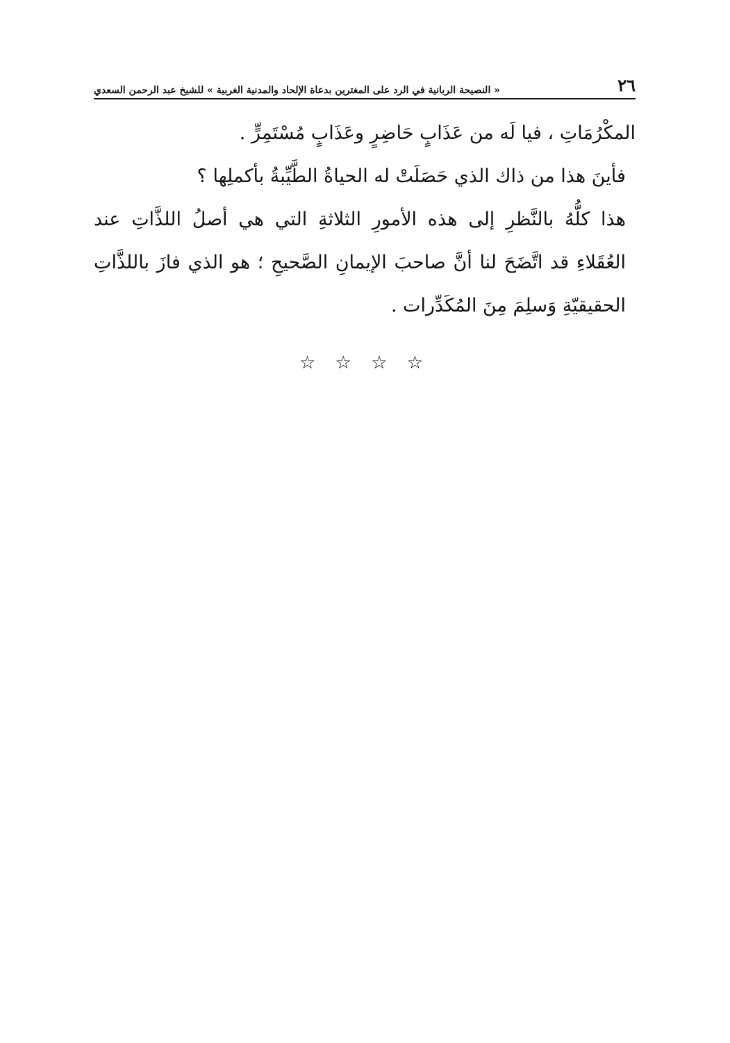٢٦ « النصيحة الربانية في الرد على المغترين بدعاة الإلحاد والمدنية الغربية » للشيخ عبد الرحمن السعدي
المكْرُمَاتِ ، فيا لَه من عَذَابٍ حَاضِرٍ وعَذَابٍ مُسْتَمِرٍّ .
فأينَ هذا من ذاك الذي حَصَلَتْ له الحياةُ الطَّيِّبةُ بأكملِها ؟
هذا كلُّهُ بالنَّظرِ إلى هذه الأمورِ الثلاثةِ التي هي أصلُ اللذَّاتِ عند العُقَلاءِ قد اتَّضَحَ لنا أنَّ صاحبَ الإيمانِ الصَّحيحِ ؛ هو الذي فازَ باللذَّاتِ الحقيقيّةِ وَسلِمَ مِنَ المُكَدِّرات .
☆ ☆ ☆ ☆